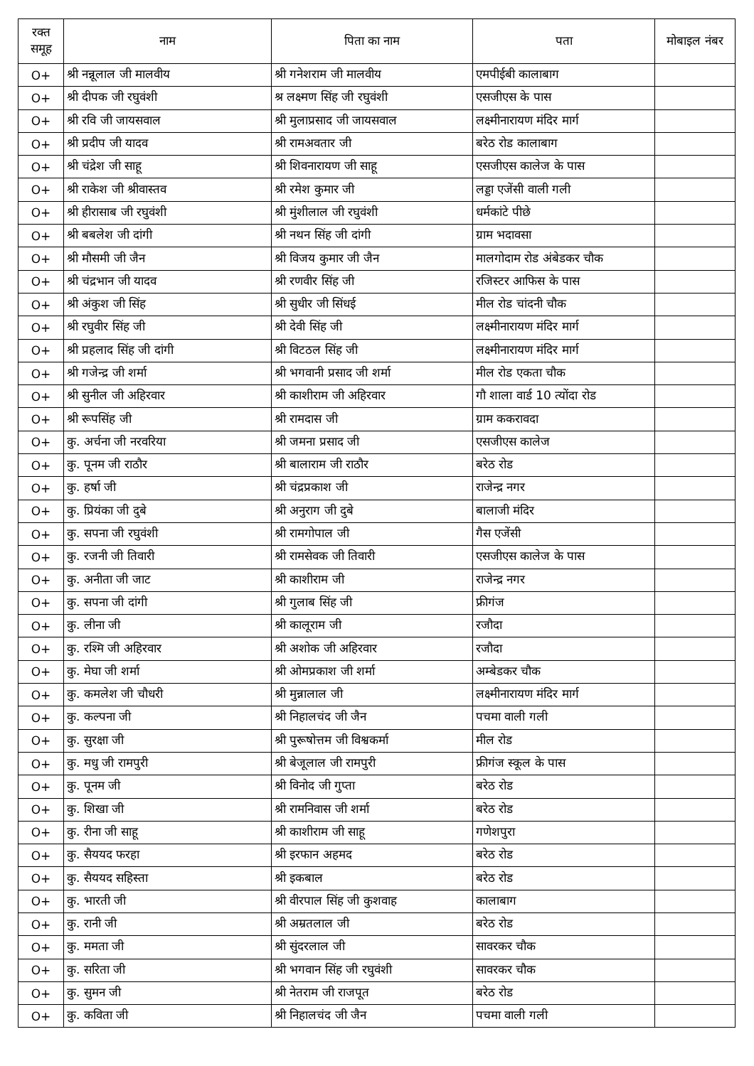| रक्त समूह | नाम | पिता का नाम | पता | मोबाइल नंबर |
| --- | --- | --- | --- | --- |
| O+ | श्री नन्नूलाल जी मालवीय | श्री गनेशराम जी मालवीय | एमपीईबी कालाबाग | |
| O+ | श्री दीपक जी रघुवंशी | श्र लक्ष्मण सिंह जी रघुवंशी | एसजीएस के पास | |
| O+ | श्री रवि जी जायसवाल | श्री मुलाप्रसाद जी जायसवाल | लक्ष्मीनारायण मंदिर मार्ग | |
| O+ | श्री प्रदीप जी यादव | श्री रामअवतार जी | बरेठ रोड कालाबाग | |
| O+ | श्री चंद्रेश जी साहू | श्री शिवनारायण जी साहू | एसजीएस कालेज के पास | |
| O+ | श्री राकेश जी श्रीवास्तव | श्री रमेश कुमार जी | लड्डा एजेंसी वाली गली | |
| O+ | श्री हीरासाब जी रघुवंशी | श्री मुंशीलाल जी रघुवंशी | धर्मकांटे पीछे | |
| O+ | श्री बबलेश जी दांगी | श्री नथन सिंह जी दांगी | ग्राम भदावसा | |
| O+ | श्री मौसमी जी जैन | श्री विजय कुमार जी जैन | मालगोदाम रोड अंबेडकर चौक | |
| O+ | श्री चंद्रभान जी यादव | श्री रणवीर सिंह जी | रजिस्टर आफिस के पास | |
| O+ | श्री अंकुश जी सिंह | श्री सुधीर जी सिंधई | मील रोड चांदनी चौक | |
| O+ | श्री रघुवीर सिंह जी | श्री देवी सिंह जी | लक्ष्मीनारायण मंदिर मार्ग | |
| O+ | श्री प्रहलाद सिंह जी दांगी | श्री विटठल सिंह जी | लक्ष्मीनारायण मंदिर मार्ग | |
| O+ | श्री गजेन्द्र जी शर्मा | श्री भगवानी प्रसाद जी शर्मा | मील रोड एकता चौक | |
| O+ | श्री सुनील जी अहिरवार | श्री काशीराम जी अहिरवार | गौ शाला वार्ड 10 त्योंदा रोड | |
| O+ | श्री रूपसिंह जी | श्री रामदास जी | ग्राम ककरावदा | |
| O+ | कु. अर्चना जी नरवरिया | श्री जमना प्रसाद जी | एसजीएस कालेज | |
| O+ | कु. पूनम जी राठौर | श्री बालाराम जी राठौर | बरेठ रोड | |
| O+ | कु. हर्षा जी | श्री चंद्रप्रकाश जी | राजेन्द्र नगर | |
| O+ | कु. प्रियंका जी दुबे | श्री अनुराग जी दुबे | बालाजी मंदिर | |
| O+ | कु. सपना जी रघुवंशी | श्री रामगोपाल जी | गैस एजेंसी | |
| O+ | कु. रजनी जी तिवारी | श्री रामसेवक जी तिवारी | एसजीएस कालेज के पास | |
| O+ | कु. अनीता जी जाट | श्री काशीराम जी | राजेन्द्र नगर | |
| O+ | कु. सपना जी दांगी | श्री गुलाब सिंह जी | फ्रीगंज | |
| O+ | कु. लीना जी | श्री कालूराम जी | रजौदा | |
| O+ | कु. रश्मि जी अहिरवार | श्री अशोक जी अहिरवार | रजौदा | |
| O+ | कु. मेघा जी शर्मा | श्री ओमप्रकाश जी शर्मा | अम्बेडकर चौक | |
| O+ | कु. कमलेश जी चौधरी | श्री मुन्नालाल जी | लक्ष्मीनारायण मंदिर मार्ग | |
| O+ | कु. कल्पना जी | श्री निहालचंद जी जैन | पचमा वाली गली | |
| O+ | कु. सुरक्षा जी | श्री पुरूषोत्तम जी विश्वकर्मा | मील रोड | |
| O+ | कु. मधु जी रामपुरी | श्री बेजूलाल जी रामपुरी | फ्रीगंज स्कूल के पास | |
| O+ | कु. पूनम जी | श्री विनोद जी गुप्ता | बरेठ रोड | |
| O+ | कु. शिखा जी | श्री रामनिवास जी शर्मा | बरेठ रोड | |
| O+ | कु. रीना जी साहू | श्री काशीराम जी साहू | गणेशपुरा | |
| O+ | कु. सैययद फरहा | श्री इरफान अहमद | बरेठ रोड | |
| O+ | कु. सैययद सहिस्ता | श्री इकबाल | बरेठ रोड | |
| O+ | कु. भारती जी | श्री वीरपाल सिंह जी कुशवाह | कालाबाग | |
| O+ | कु. रानी जी | श्री अम्रतलाल जी | बरेठ रोड | |
| O+ | कु. ममता जी | श्री सुंदरलाल जी | सावरकर चौक | |
| O+ | कु. सरिता जी | श्री भगवान सिंह जी रघुवंशी | सावरकर चौक | |
| O+ | कु. सुमन जी | श्री नेतराम जी राजपूत | बरेठ रोड | |
| O+ | कु. कविता जी | श्री निहालचंद जी जैन | पचमा वाली गली | |